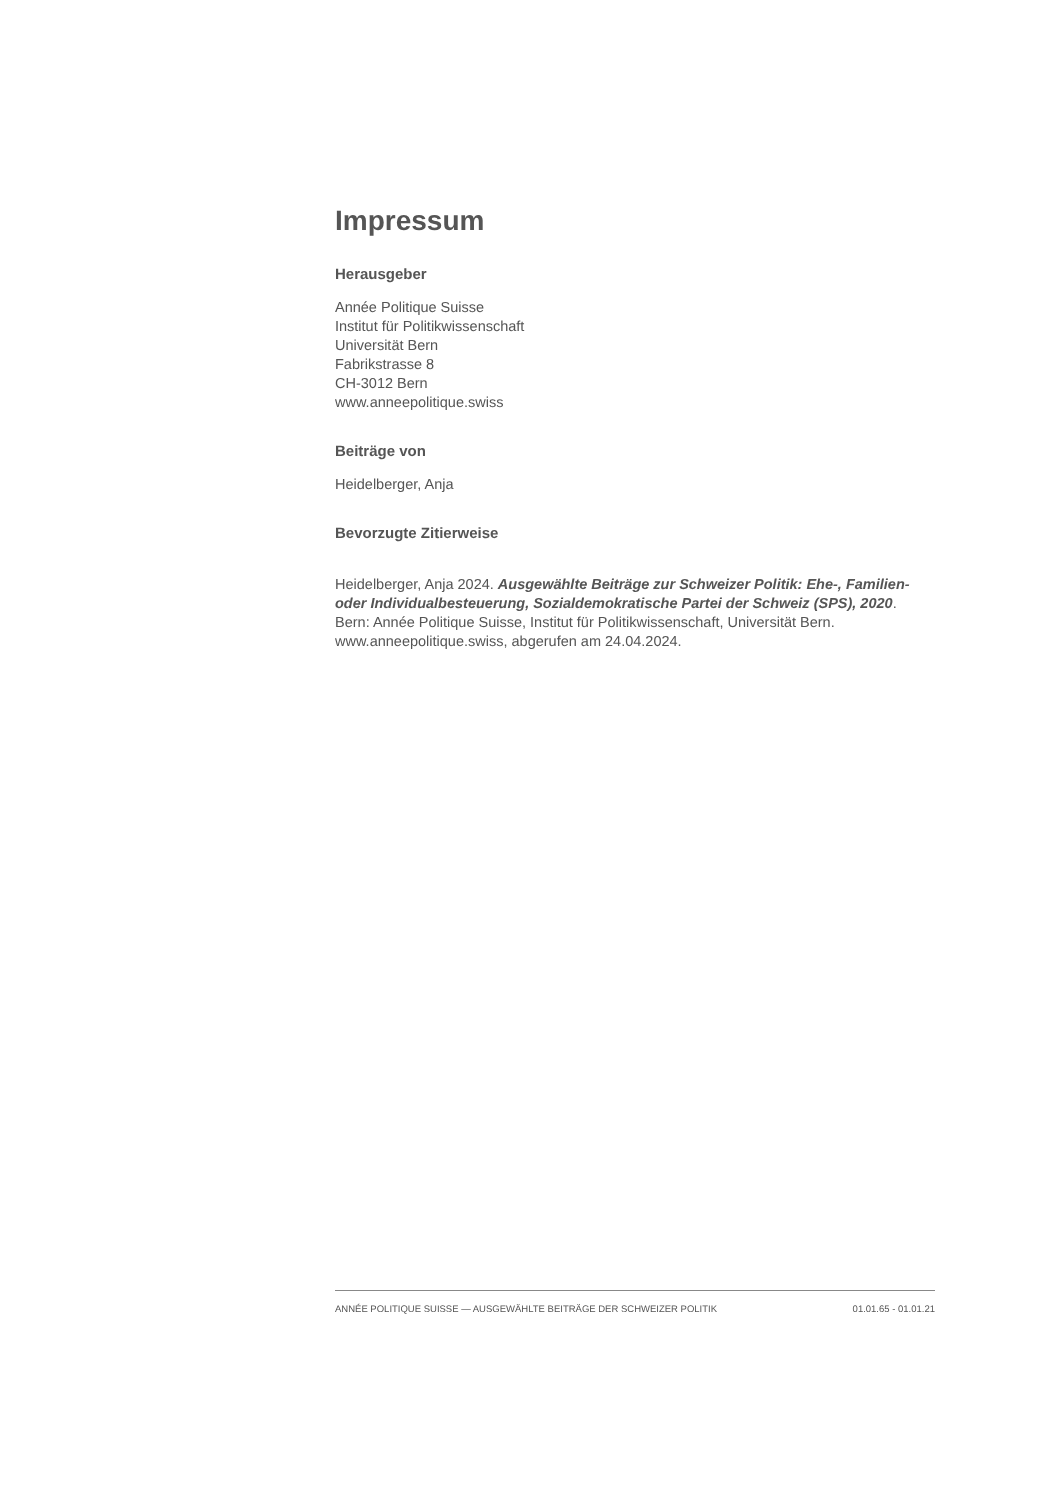Impressum
Herausgeber
Année Politique Suisse
Institut für Politikwissenschaft
Universität Bern
Fabrikstrasse 8
CH-3012 Bern
www.anneepolitique.swiss
Beiträge von
Heidelberger, Anja
Bevorzugte Zitierweise
Heidelberger, Anja 2024. Ausgewählte Beiträge zur Schweizer Politik: Ehe-, Familien- oder Individualbesteuerung, Sozialdemokratische Partei der Schweiz (SPS), 2020. Bern: Année Politique Suisse, Institut für Politikwissenschaft, Universität Bern. www.anneepolitique.swiss, abgerufen am 24.04.2024.
ANNÉE POLITIQUE SUISSE — AUSGEWÄHLTE BEITRÄGE DER SCHWEIZER POLITIK 01.01.65 - 01.01.21